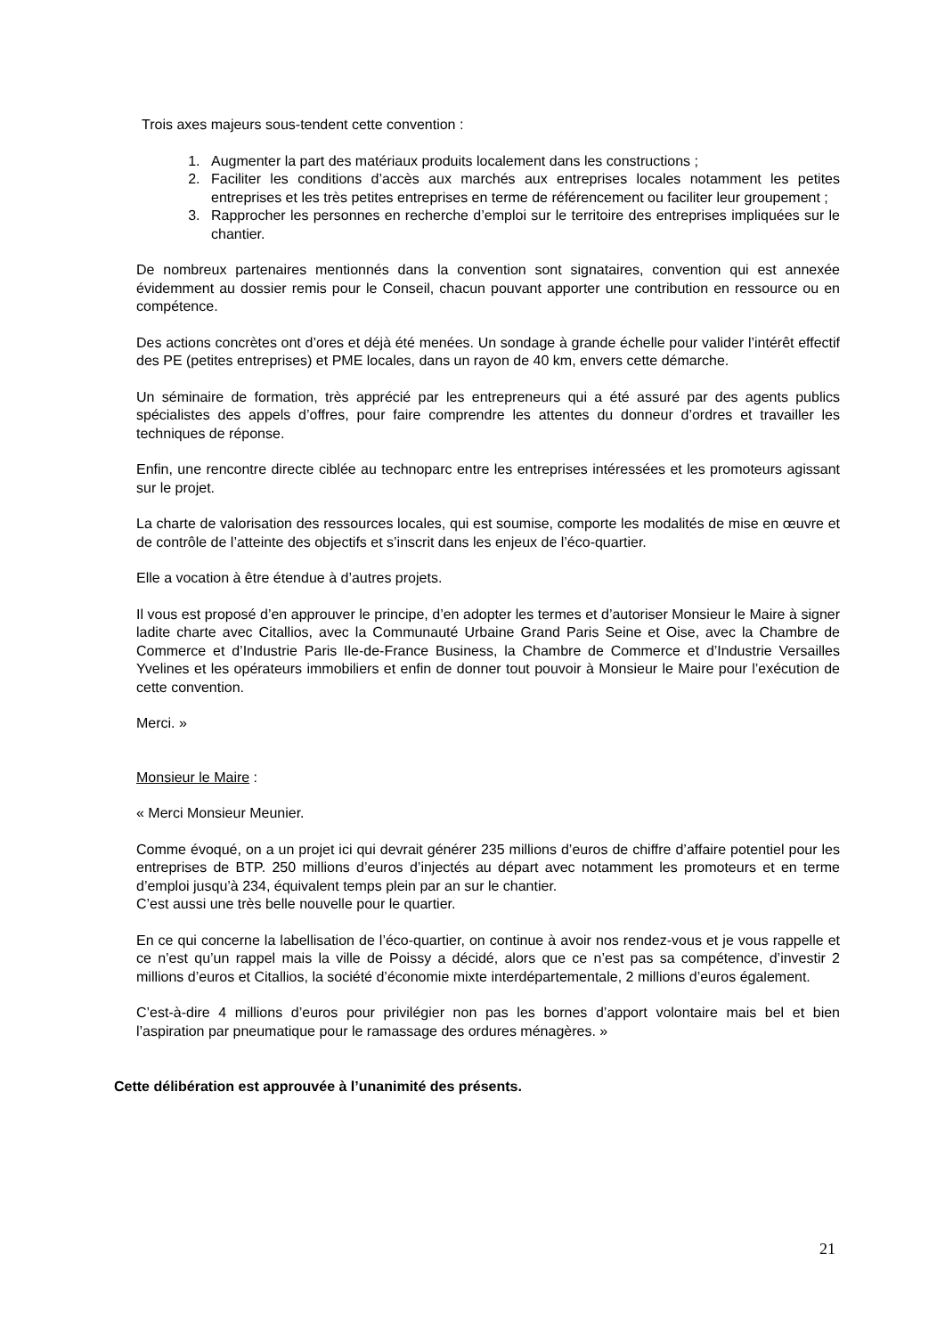Trois axes majeurs sous-tendent cette convention :
1. Augmenter la part des matériaux produits localement dans les constructions ;
2. Faciliter les conditions d’accès aux marchés aux entreprises locales notamment les petites entreprises et les très petites entreprises en terme de référencement ou faciliter leur groupement ;
3. Rapprocher les personnes en recherche d’emploi sur le territoire des entreprises impliquées sur le chantier.
De nombreux partenaires mentionnés dans la convention sont signataires, convention qui est annexée évidemment au dossier remis pour le Conseil, chacun pouvant apporter une contribution en ressource ou en compétence.
Des actions concrètes ont d’ores et déjà été menées. Un sondage à grande échelle pour valider l’intérêt effectif des PE (petites entreprises) et PME locales, dans un rayon de 40 km, envers cette démarche.
Un séminaire de formation, très apprécié par les entrepreneurs qui a été assuré par des agents publics spécialistes des appels d’offres, pour faire comprendre les attentes du donneur d’ordres et travailler les techniques de réponse.
Enfin, une rencontre directe ciblée au technoparc entre les entreprises intéressées et les promoteurs agissant sur le projet.
La charte de valorisation des ressources locales, qui est soumise, comporte les modalités de mise en œuvre et de contrôle de l’atteinte des objectifs et s’inscrit dans les enjeux de l’éco-quartier.
Elle a vocation à être étendue à d’autres projets.
Il vous est proposé d’en approuver le principe, d’en adopter les termes et d’autoriser Monsieur le Maire à signer ladite charte avec Citallios, avec la Communauté Urbaine Grand Paris Seine et Oise, avec la Chambre de Commerce et d’Industrie Paris Ile-de-France Business, la Chambre de Commerce et d’Industrie Versailles Yvelines et les opérateurs immobiliers et enfin de donner tout pouvoir à Monsieur le Maire pour l’exécution de cette convention.
Merci. »
Monsieur le Maire :
« Merci Monsieur Meunier.
Comme évoqué, on a un projet ici qui devrait générer 235 millions d’euros de chiffre d’affaire potentiel pour les entreprises de BTP. 250 millions d’euros d’injectés au départ avec notamment les promoteurs et en terme d’emploi jusqu’à 234, équivalent temps plein par an sur le chantier.
C’est aussi une très belle nouvelle pour le quartier.
En ce qui concerne la labellisation de l’éco-quartier, on continue à avoir nos rendez-vous et je vous rappelle et ce n’est qu’un rappel mais la ville de Poissy a décidé, alors que ce n’est pas sa compétence, d’investir 2 millions d’euros et Citallios, la société d’économie mixte interdépartementale, 2 millions d’euros également.
C’est-à-dire 4 millions d’euros pour privilégier non pas les bornes d’apport volontaire mais bel et bien l’aspiration par pneumatique pour le ramassage des ordures ménagères. »
Cette délibération est approuvée à l’unanimité des présents.
21